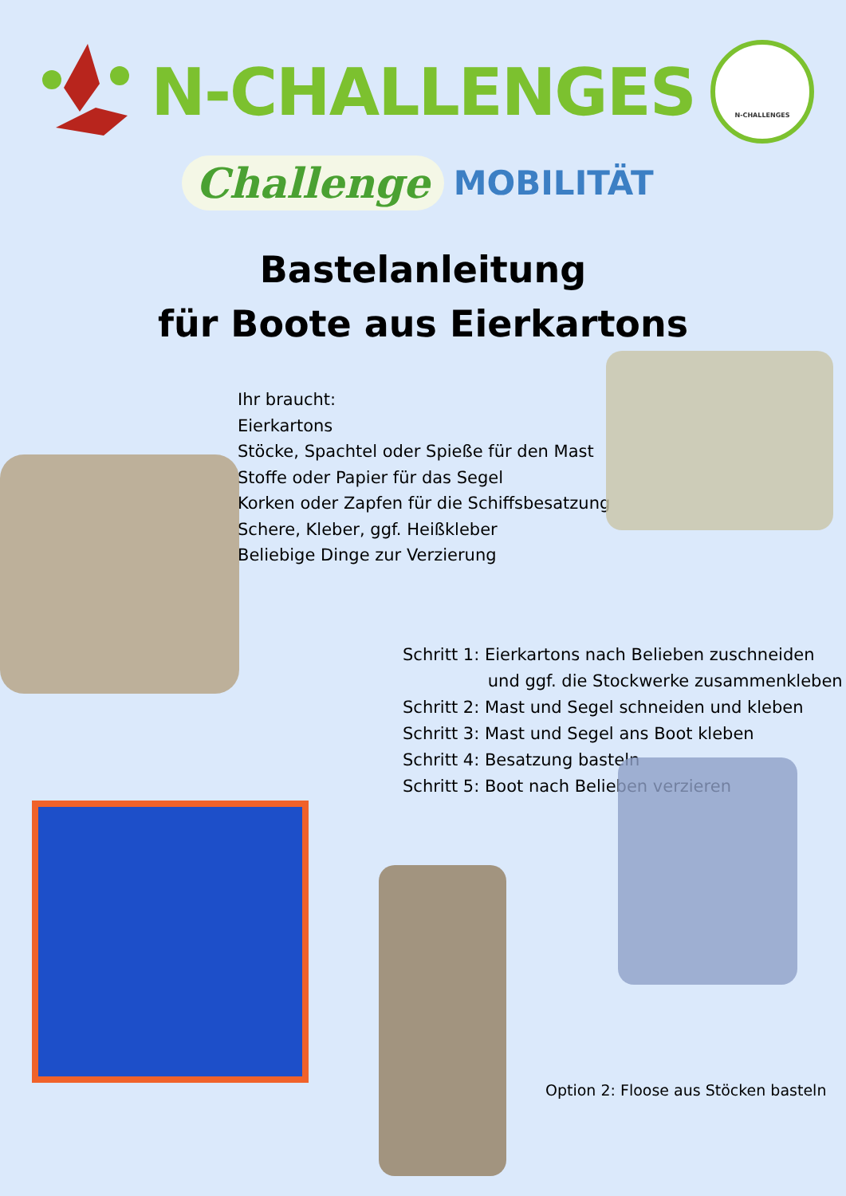N-CHALLENGES
N-CHALLENGES
Challenge MOBILITÄT
Bastelanleitung
für Boote aus Eierkartons
Ihr braucht:
Eierkartons
Stöcke, Spachtel oder Spieße für den Mast
Stoffe oder Papier für das Segel
Korken oder Zapfen für die Schiffsbesatzung
Schere, Kleber, ggf. Heißkleber
Beliebige Dinge zur Verzierung
Schritt 1: Eierkartons nach Belieben zuschneiden
und ggf. die Stockwerke zusammenkleben
Schritt 2: Mast und Segel schneiden und kleben
Schritt 3: Mast und Segel ans Boot kleben
Schritt 4: Besatzung basteln
Schritt 5: Boot nach Belieben verzieren
Option 2: Floose aus Stöcken basteln